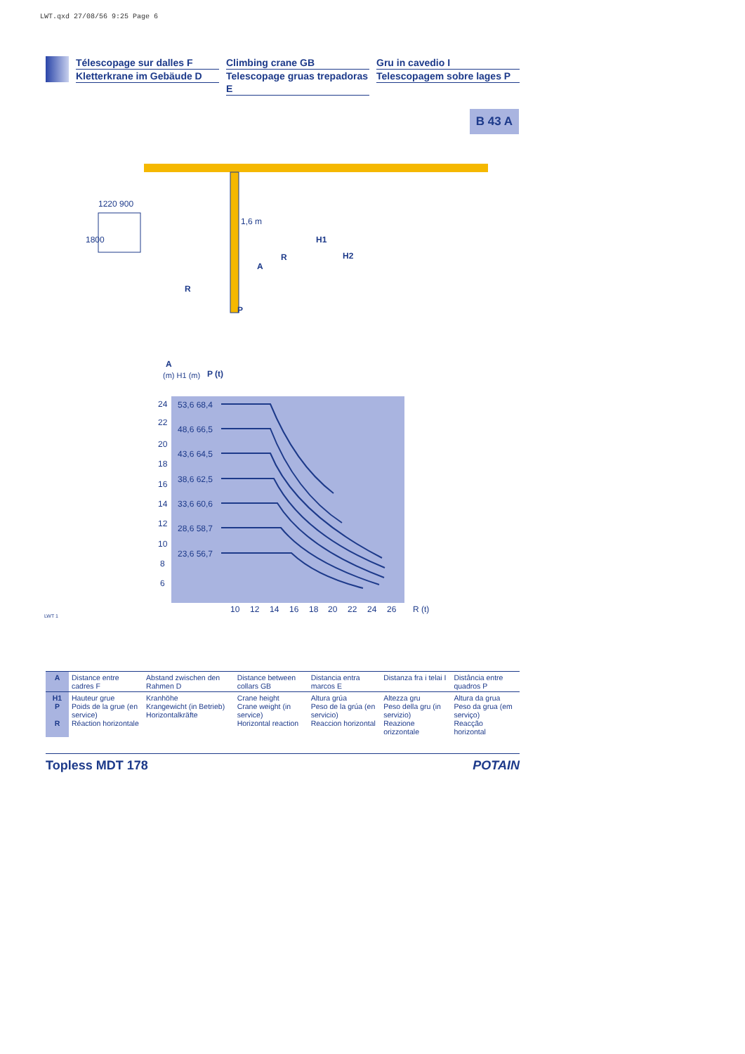LWT.qxd 27/08/56 9:25 Page 6
Télescopage sur dalles F
Kletterkrane im Gebäude D
Climbing crane GB
Telescopage gruas trepadoras E
Gru in cavedio I
Telescopagem sobre lages P
B 43 A
1220 900
1,6 m
H1
H2
A
R
R
P
1800
A
(m) H1 (m)
P (t)
24
22
20
18
16
14
12
10
8
6
53,6 68,4
48,6 66,5
43,6 64,5
38,6 62,5
33,6 60,6
28,6 58,7
23,6 56,7
10
12
14
16
18
20
22
24
26
R (t)
LWT 1
| A | Distance entre cadres F | Abstand zwischen den Rahmen D | Distance between collars GB | Distancia entra marcos E | Distanza fra i telai I | Distância entre quadros P |
| H1 P R | Hauteur grue Poids de la grue (en service) Réaction horizontale | Kranhöhe Krangewicht (in Betrieb) Horizontalkräfte | Crane height Crane weight (in service) Horizontal reaction | Altura grúa Peso de la grúa (en servicio) Reaccion horizontal | Altezza gru Peso della gru (in servizio) Reazione orizzontale | Altura da grua Peso da grua (em serviço) Reacção horizontal |
Topless MDT 178 POTAIN